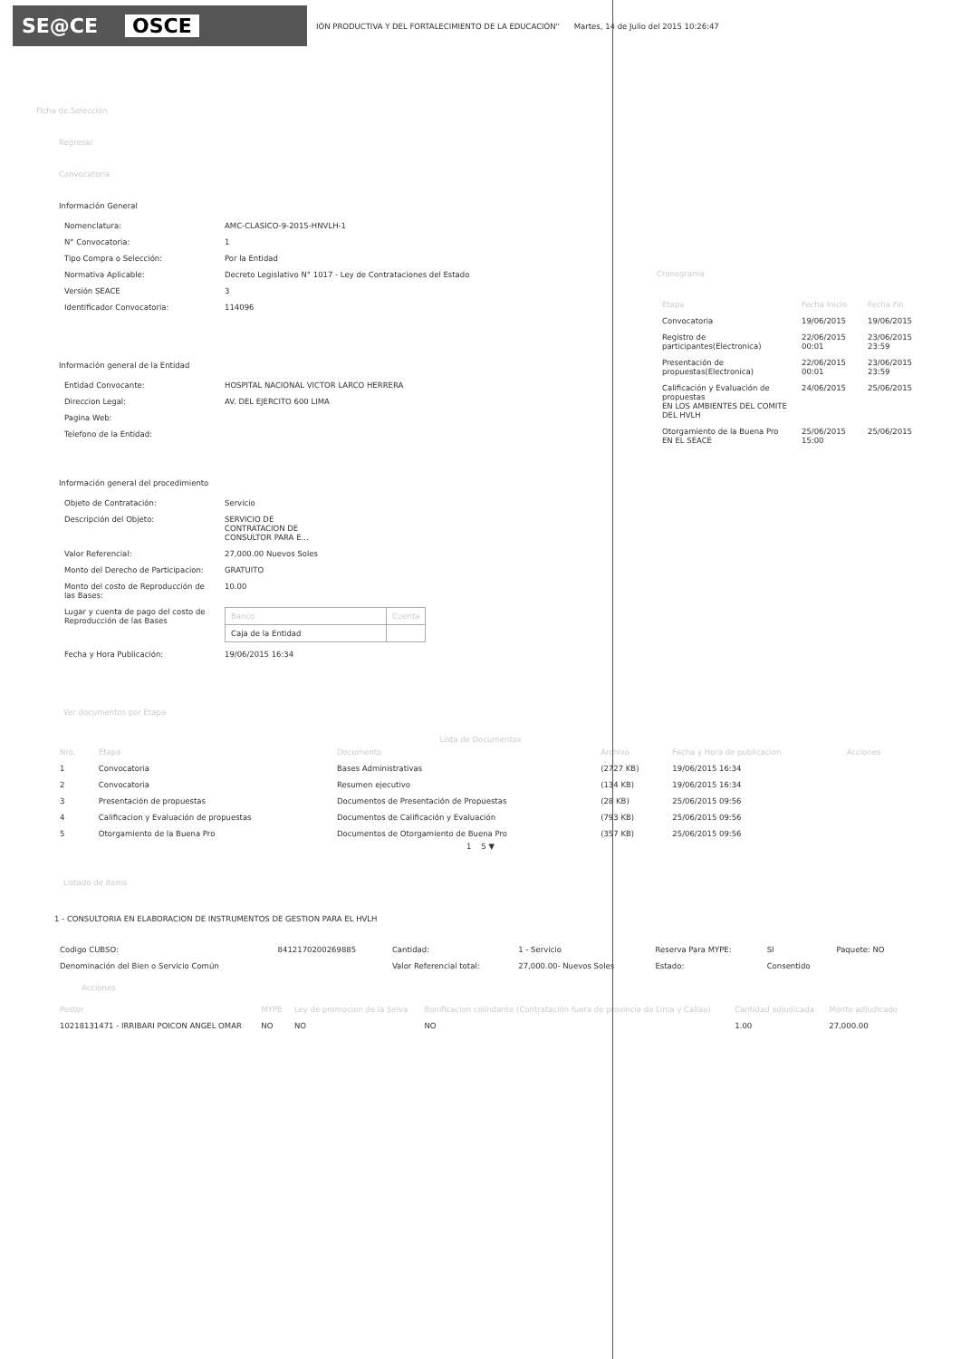SE@CE OSCE
IÓN PRODUCTIVA Y DEL FORTALECIMIENTO DE LA EDUCACIÓN" Martes, 14 de Julio del 2015 10:26:47
Ficha de Selección
Regresar
Convocatoria
Información General
| Nomenclatura: | AMC-CLASICO-9-2015-HNVLH-1 |
| N° Convocatoria: | 1 |
| Tipo Compra o Selección: | Por la Entidad |
| Normativa Aplicable: | Decreto Legislativo N° 1017 - Ley de Contrataciones del Estado |
| Versión SEACE | 3 |
| Identificador Convocatoria: | 114096 |
Información general de la Entidad
| Entidad Convocante: | HOSPITAL NACIONAL VICTOR LARCO HERRERA |
| Direccion Legal: | AV. DEL EJERCITO 600 LIMA |
| Pagina Web: | |
| Telefono de la Entidad: | |
Información general del procedimiento
| Objeto de Contratación: | Servicio |
| Descripción del Objeto: | SERVICIO DE CONTRATACION DE CONSULTOR PARA E... |
| Valor Referencial: | 27,000.00 Nuevos Soles |
| Monto del Derecho de Participacion: | GRATUITO |
| Monto del costo de Reproducción de las Bases: | 10.00 |
| Lugar y cuenta de pago del costo de Reproducción de las Bases | / Banco / Cuenta / / --- / --- / / Caja de la Entidad / / |
| Fecha y Hora Publicación: | 19/06/2015 16:34 |
Cronograma
| Etapa | Fecha Inicio | Fecha Fin |
| --- | --- | --- |
| Convocatoria | 19/06/2015 | 19/06/2015 |
| Registro de participantes(Electronica) | 22/06/2015 00:01 | 23/06/2015 23:59 |
| Presentación de propuestas(Electronica) | 22/06/2015 00:01 | 23/06/2015 23:59 |
| Calificación y Evaluación de propuestas EN LOS AMBIENTES DEL COMITE DEL HVLH | 24/06/2015 | 25/06/2015 |
| Otorgamiento de la Buena Pro EN EL SEACE | 25/06/2015 15:00 | 25/06/2015 |
Ver documentos por Etapa
Lista de Documentos
| Nro. | Etapa | Documento | Archivo | Fecha y Hora de publicacion | Acciones |
| --- | --- | --- | --- | --- | --- |
| 1 | Convocatoria | Bases Administrativas | (2727 KB) | 19/06/2015 16:34 | |
| 2 | Convocatoria | Resumen ejecutivo | (134 KB) | 19/06/2015 16:34 | |
| 3 | Presentación de propuestas | Documentos de Presentación de Propuestas | (28 KB) | 25/06/2015 09:56 | |
| 4 | Calificacion y Evaluación de propuestas | Documentos de Calificación y Evaluación | (793 KB) | 25/06/2015 09:56 | |
| 5 | Otorgamiento de la Buena Pro | Documentos de Otorgamiento de Buena Pro | (357 KB) | 25/06/2015 09:56 | |
1 5 ▼
Listado de Items
1 - CONSULTORIA EN ELABORACION DE INSTRUMENTOS DE GESTION PARA EL HVLH
| Codigo CUBSO: | 8412170200269885 | Cantidad: | 1 - Servicio | Reserva Para MYPE: | SI | Paquete: NO |
| Denominación del Bien o Servicio Común | | Valor Referencial total: | 27,000.00- Nuevos Soles | Estado: | Consentido | |
Acciones
| Postor | MYPE | Ley de promocion de la Selva | Bonificacion colindante (Contratación fuera de provincia de Lima y Callao) | Cantidad adjudicada | Monto adjudicado |
| --- | --- | --- | --- | --- | --- |
| 10218131471 - IRRIBARI POICON ANGEL OMAR | NO | NO | NO | 1.00 | 27,000.00 |